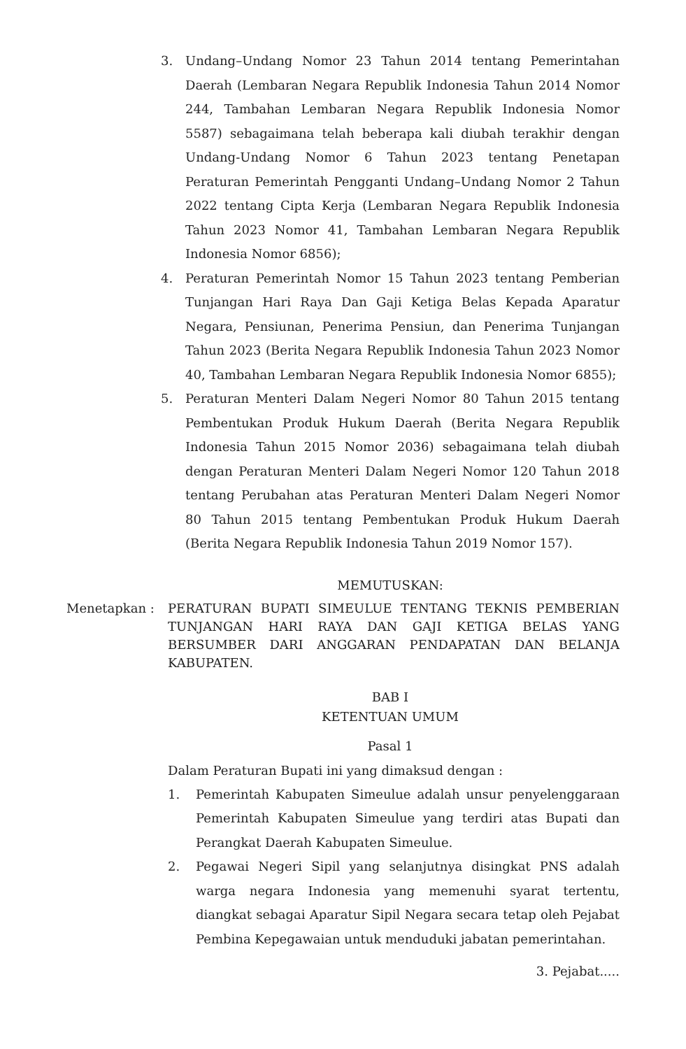3. Undang–Undang Nomor 23 Tahun 2014 tentang Pemerintahan Daerah (Lembaran Negara Republik Indonesia Tahun 2014 Nomor 244, Tambahan Lembaran Negara Republik Indonesia Nomor 5587) sebagaimana telah beberapa kali diubah terakhir dengan Undang-Undang Nomor 6 Tahun 2023 tentang Penetapan Peraturan Pemerintah Pengganti Undang–Undang Nomor 2 Tahun 2022 tentang Cipta Kerja (Lembaran Negara Republik Indonesia Tahun 2023 Nomor 41, Tambahan Lembaran Negara Republik Indonesia Nomor 6856);
4. Peraturan Pemerintah Nomor 15 Tahun 2023 tentang Pemberian Tunjangan Hari Raya Dan Gaji Ketiga Belas Kepada Aparatur Negara, Pensiunan, Penerima Pensiun, dan Penerima Tunjangan Tahun 2023 (Berita Negara Republik Indonesia Tahun 2023 Nomor 40, Tambahan Lembaran Negara Republik Indonesia Nomor 6855);
5. Peraturan Menteri Dalam Negeri Nomor 80 Tahun 2015 tentang Pembentukan Produk Hukum Daerah (Berita Negara Republik Indonesia Tahun 2015 Nomor 2036) sebagaimana telah diubah dengan Peraturan Menteri Dalam Negeri Nomor 120 Tahun 2018 tentang Perubahan atas Peraturan Menteri Dalam Negeri Nomor 80 Tahun 2015 tentang Pembentukan Produk Hukum Daerah (Berita Negara Republik Indonesia Tahun 2019 Nomor 157).
MEMUTUSKAN:
Menetapkan : PERATURAN BUPATI SIMEULUE TENTANG TEKNIS PEMBERIAN TUNJANGAN HARI RAYA DAN GAJI KETIGA BELAS YANG BERSUMBER DARI ANGGARAN PENDAPATAN DAN BELANJA KABUPATEN.
BAB I
KETENTUAN UMUM
Pasal 1
Dalam Peraturan Bupati ini yang dimaksud dengan :
1. Pemerintah Kabupaten Simeulue adalah unsur penyelenggaraan Pemerintah Kabupaten Simeulue yang terdiri atas Bupati dan Perangkat Daerah Kabupaten Simeulue.
2. Pegawai Negeri Sipil yang selanjutnya disingkat PNS adalah warga negara Indonesia yang memenuhi syarat tertentu, diangkat sebagai Aparatur Sipil Negara secara tetap oleh Pejabat Pembina Kepegawaian untuk menduduki jabatan pemerintahan.
3. Pejabat.....